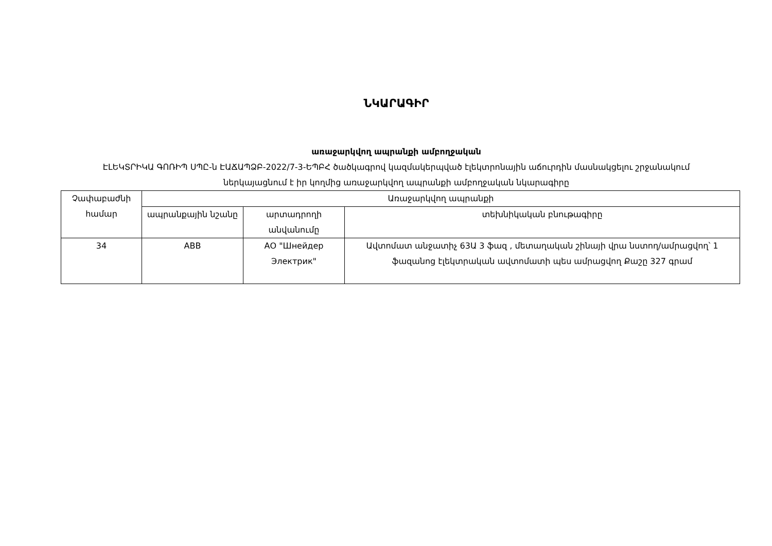ՆԿԱՐԱԳԻՐ
առաջարկվող ապրանքի ամբողջական
ԷԼԵԿՏՐԻԿԱ ԳՈՌԻՊ ՍՊԸ-ն ԷԱՃԱՊՁԲ-2022/7-3-ԵՊԲՀ ծածկագրով կազմակերպված էլեկտրոնային աճուրդին մասնակցելու շրջանակում ներկայացնում է իր կողմից առաջարկվող ապրանքի ամբողջական նկարագիրը
| Չափաբաժնի համար | Առաջարկվող ապրանքի | | |
| | ապրանքային նշանը | արտադրողի անվանումը | տեխնիկական բնութագիրը |
| 34 | ABB | АО "Шнейдер Электрик" | Ավտոմատ անջատիչ 63Ա 3 ֆազ , մետաղական շինայի վրա նստող/ամրացվող՝ 1 ֆազանոց էլեկտրական ավտոմատի պես ամրացվող Քաշը 327 գրամ |